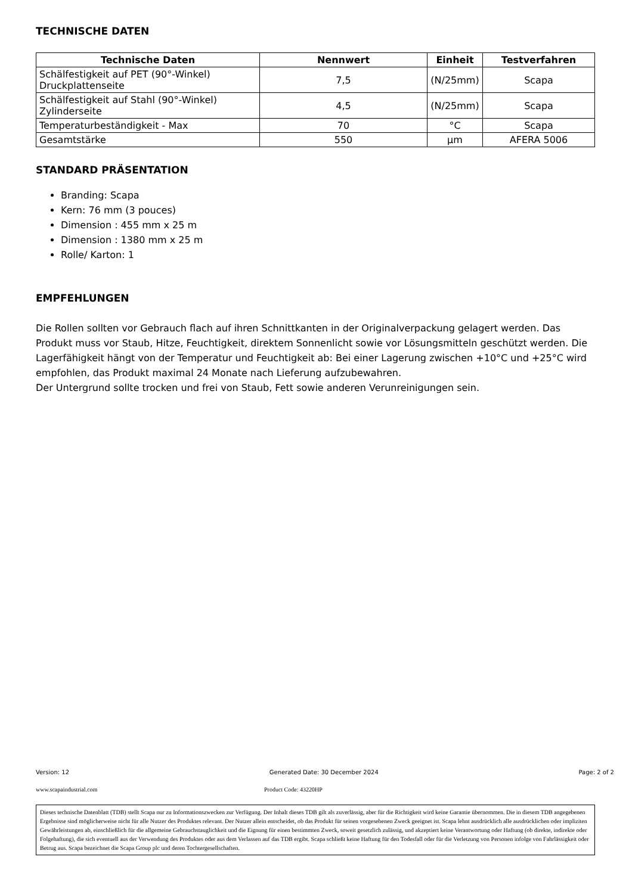TECHNISCHE DATEN
| Technische Daten | Nennwert | Einheit | Testverfahren |
| --- | --- | --- | --- |
| Schälfestigkeit auf PET (90°-Winkel) Druckplattenseite | 7,5 | (N/25mm) | Scapa |
| Schälfestigkeit auf Stahl (90°-Winkel) Zylinderseite | 4,5 | (N/25mm) | Scapa |
| Temperaturbeständigkeit - Max | 70 | °C | Scapa |
| Gesamtstärke | 550 | µm | AFERA 5006 |
STANDARD PRÄSENTATION
Branding: Scapa
Kern: 76 mm (3 pouces)
Dimension : 455 mm x 25 m
Dimension : 1380 mm x 25 m
Rolle/ Karton: 1
EMPFEHLUNGEN
Die Rollen sollten vor Gebrauch flach auf ihren Schnittkanten in der Originalverpackung gelagert werden. Das Produkt muss vor Staub, Hitze, Feuchtigkeit, direktem Sonnenlicht sowie vor Lösungsmitteln geschützt werden. Die Lagerfähigkeit hängt von der Temperatur und Feuchtigkeit ab: Bei einer Lagerung zwischen +10°C und +25°C wird empfohlen, das Produkt maximal 24 Monate nach Lieferung aufzubewahren.
Der Untergrund sollte trocken und frei von Staub, Fett sowie anderen Verunreinigungen sein.
Version: 12 Generated Date: 30 December 2024 Page: 2 of 2
www.scapaindustrial.com Product Code: 43220HP
Dieses technische Datenblatt (TDB) stellt Scapa nur zu Informationszwecken zur Verfügung. Der Inhalt dieses TDB gilt als zuverlässig, aber für die Richtigkeit wird keine Garantie übernommen. Die in diesem TDB angegebenen Ergebnisse sind möglicherweise nicht für alle Nutzer des Produktes relevant. Der Nutzer allein entscheidet, ob das Produkt für seinen vorgesehenen Zweck geeignet ist. Scapa lehnt ausdrücklich alle ausdrücklichen oder impliziten Gewährleistungen ab, einschließlich für die allgemeine Gebrauchstauglichkeit und die Eignung für einen bestimmten Zweck, soweit gesetzlich zulässig, und akzeptiert keine Verantwortung oder Haftung (ob direkte, indirekte oder Folgehaftung), die sich eventuell aus der Verwendung des Produktes oder aus dem Verlassen auf das TDB ergibt. Scapa schließt keine Haftung für den Todesfall oder für die Verletzung von Personen infolge von Fahrlässigkeit oder Betrug aus. Scapa bezeichnet die Scapa Group plc und deren Tochtergesellschaften.